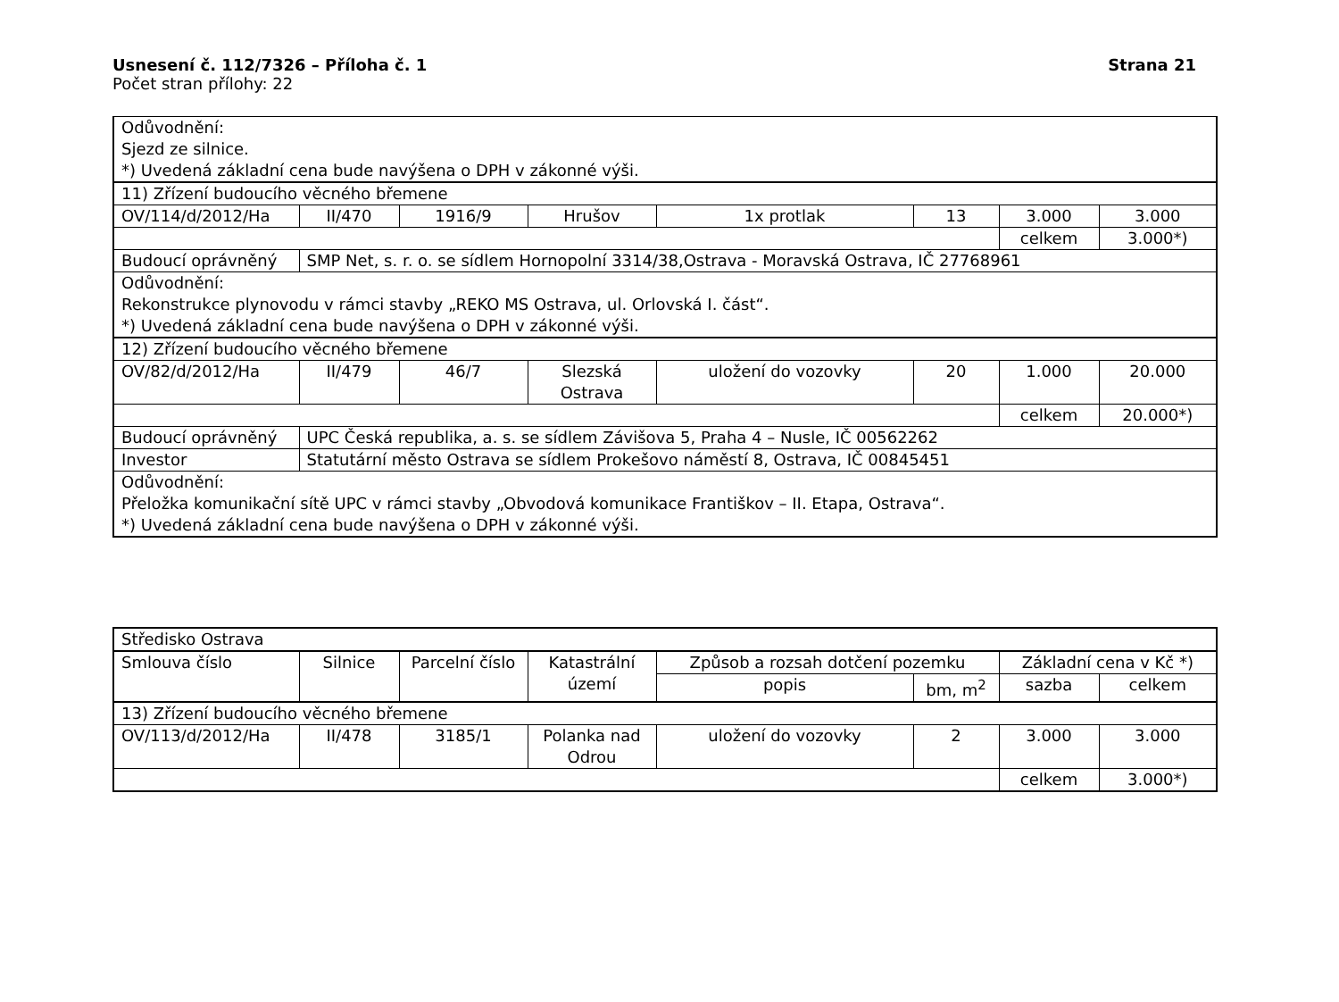Usnesení č. 112/7326 – Příloha č. 1
Strana 21
Počet stran přílohy: 22
| Odůvodnění: Sjezd ze silnice. *) Uvedená základní cena bude navýšena o DPH v zákonné výši. | | | | | | | |
| 11) Zřízení budoucího věcného břemene | | | | | | | |
| OV/114/d/2012/Ha | II/470 | 1916/9 | Hrušov | 1x protlak | 13 | 3.000 | 3.000 |
| | | | | | | celkem | 3.000*) |
| Budoucí oprávněný | SMP Net, s. r. o. se sídlem Hornopolní 3314/38,Ostrava - Moravská Ostrava, IČ 27768961 | | | | | | |
| Odůvodnění: Rekonstrukce plynovodu v rámci stavby „REKO MS Ostrava, ul. Orlovská I. část“. *) Uvedená základní cena bude navýšena o DPH v zákonné výši. | | | | | | | |
| 12) Zřízení budoucího věcného břemene | | | | | | | |
| OV/82/d/2012/Ha | II/479 | 46/7 | Slezská Ostrava | uložení do vozovky | 20 | 1.000 | 20.000 |
| | | | | | | celkem | 20.000*) |
| Budoucí oprávněný | UPC Česká republika, a. s. se sídlem Závišova 5, Praha 4 – Nusle, IČ 00562262 | | | | | | |
| Investor | Statutární město Ostrava se sídlem Prokešovo náměstí 8, Ostrava, IČ 00845451 | | | | | | |
| Odůvodnění: Přeložka komunikační sítě UPC v rámci stavby „Obvodová komunikace Františkov – II. Etapa, Ostrava“. *) Uvedená základní cena bude navýšena o DPH v zákonné výši. | | | | | | | |
| Středisko Ostrava | | | | | | | |
| Smlouva číslo | Silnice | Parcelní číslo | Katastrální území | Způsob a rozsah dotčení pozemku | | Základní cena v Kč *) | |
| | | | | popis | bm, m<sup>2</sup> | sazba | celkem |
| 13) Zřízení budoucího věcného břemene | | | | | | | |
| OV/113/d/2012/Ha | II/478 | 3185/1 | Polanka nad Odrou | uložení do vozovky | 2 | 3.000 | 3.000 |
| | | | | | | celkem | 3.000*) |